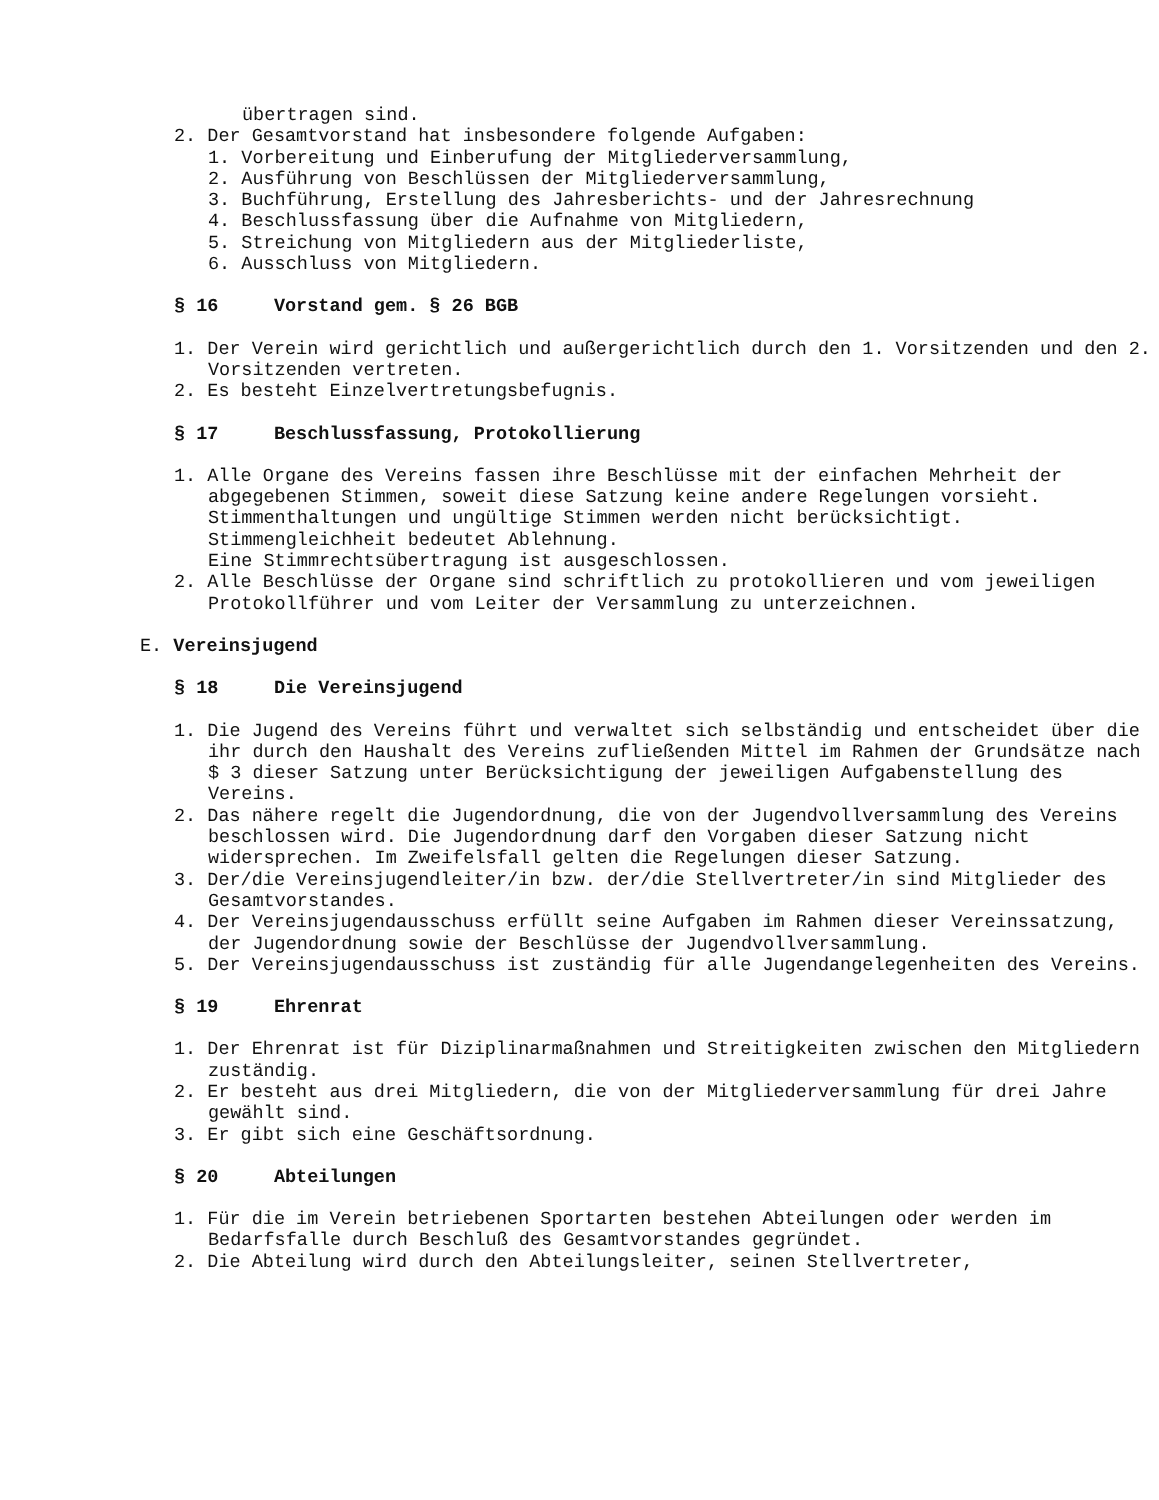übertragen sind.
2. Der Gesamtvorstand hat insbesondere folgende Aufgaben:
1. Vorbereitung und Einberufung der Mitgliederversammlung,
2. Ausführung von Beschlüssen der Mitgliederversammlung,
3. Buchführung, Erstellung des Jahresberichts- und der Jahresrechnung
4. Beschlussfassung über die Aufnahme von Mitgliedern,
5. Streichung von Mitgliedern aus der Mitgliederliste,
6. Ausschluss von Mitgliedern.
§ 16 Vorstand gem. § 26 BGB
1. Der Verein wird gerichtlich und außergerichtlich durch den 1. Vorsitzenden und den 2. Vorsitzenden vertreten.
2. Es besteht Einzelvertretungsbefugnis.
§ 17 Beschlussfassung, Protokollierung
1. Alle Organe des Vereins fassen ihre Beschlüsse mit der einfachen Mehrheit der abgegebenen Stimmen, soweit diese Satzung keine andere Regelungen vorsieht. Stimmenthaltungen und ungültige Stimmen werden nicht berücksichtigt. Stimmengleichheit bedeutet Ablehnung.
Eine Stimmrechtsübertragung ist ausgeschlossen.
2. Alle Beschlüsse der Organe sind schriftlich zu protokollieren und vom jeweiligen Protokollführer und vom Leiter der Versammlung zu unterzeichnen.
E. Vereinsjugend
§ 18 Die Vereinsjugend
1. Die Jugend des Vereins führt und verwaltet sich selbständig und entscheidet über die ihr durch den Haushalt des Vereins zufließenden Mittel im Rahmen der Grundsätze nach $ 3 dieser Satzung unter Berücksichtigung der jeweiligen Aufgabenstellung des Vereins.
2. Das nähere regelt die Jugendordnung, die von der Jugendvollversammlung des Vereins beschlossen wird. Die Jugendordnung darf den Vorgaben dieser Satzung nicht widersprechen. Im Zweifelsfall gelten die Regelungen dieser Satzung.
3. Der/die Vereinsjugendleiter/in bzw. der/die Stellvertreter/in sind Mitglieder des Gesamtvorstandes.
4. Der Vereinsjugendausschuss erfüllt seine Aufgaben im Rahmen dieser Vereinssatzung, der Jugendordnung sowie der Beschlüsse der Jugendvollversammlung.
5. Der Vereinsjugendausschuss ist zuständig für alle Jugendangelegenheiten des Vereins.
§ 19 Ehrenrat
1. Der Ehrenrat ist für Diziplinarmaßnahmen und Streitigkeiten zwischen den Mitgliedern zuständig.
2. Er besteht aus drei Mitgliedern, die von der Mitgliederversammlung für drei Jahre gewählt sind.
3. Er gibt sich eine Geschäftsordnung.
§ 20 Abteilungen
1. Für die im Verein betriebenen Sportarten bestehen Abteilungen oder werden im Bedarfsfalle durch Beschluß des Gesamtvorstandes gegründet.
2. Die Abteilung wird durch den Abteilungsleiter, seinen Stellvertreter,